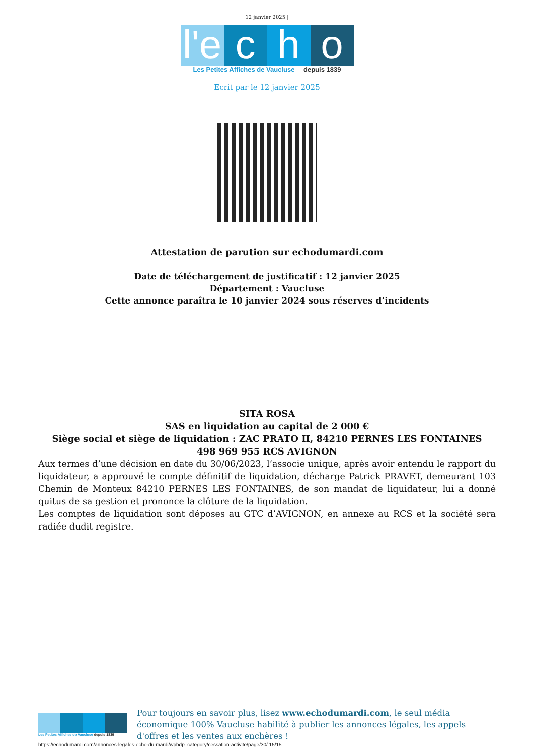12 janvier 2025 |
l'e
c
h
o
Les Petites Affiches de Vaucluse depuis 1839
Ecrit par le 12 janvier 2025
Attestation de parution sur echodumardi.com
Date de téléchargement de justificatif : 12 janvier 2025
Département : Vaucluse
Cette annonce paraîtra le 10 janvier 2024 sous réserves d’incidents
SITA ROSA
SAS en liquidation au capital de 2 000 €
Siège social et siège de liquidation : ZAC PRATO II, 84210 PERNES LES FONTAINES
498 969 955 RCS AVIGNON
Aux termes d’une décision en date du 30/06/2023, l’associe unique, après avoir entendu le rapport du liquidateur, a approuvé le compte définitif de liquidation, décharge Patrick PRAVET, demeurant 103 Chemin de Monteux 84210 PERNES LES FONTAINES, de son mandat de liquidateur, lui a donné quitus de sa gestion et prononce la clôture de la liquidation.
Les comptes de liquidation sont déposes au GTC d’AVIGNON, en annexe au RCS et la société sera radiée dudit registre.
Les Petites Affiches de Vaucluse depuis 1839
Pour toujours en savoir plus, lisez www.echodumardi.com, le seul média économique 100% Vaucluse habilité à publier les annonces légales, les appels d'offres et les ventes aux enchères !
https://echodumardi.com/annonces-legales-echo-du-mardi/wpbdp_category/cessation-activite/page/30/ 15/15